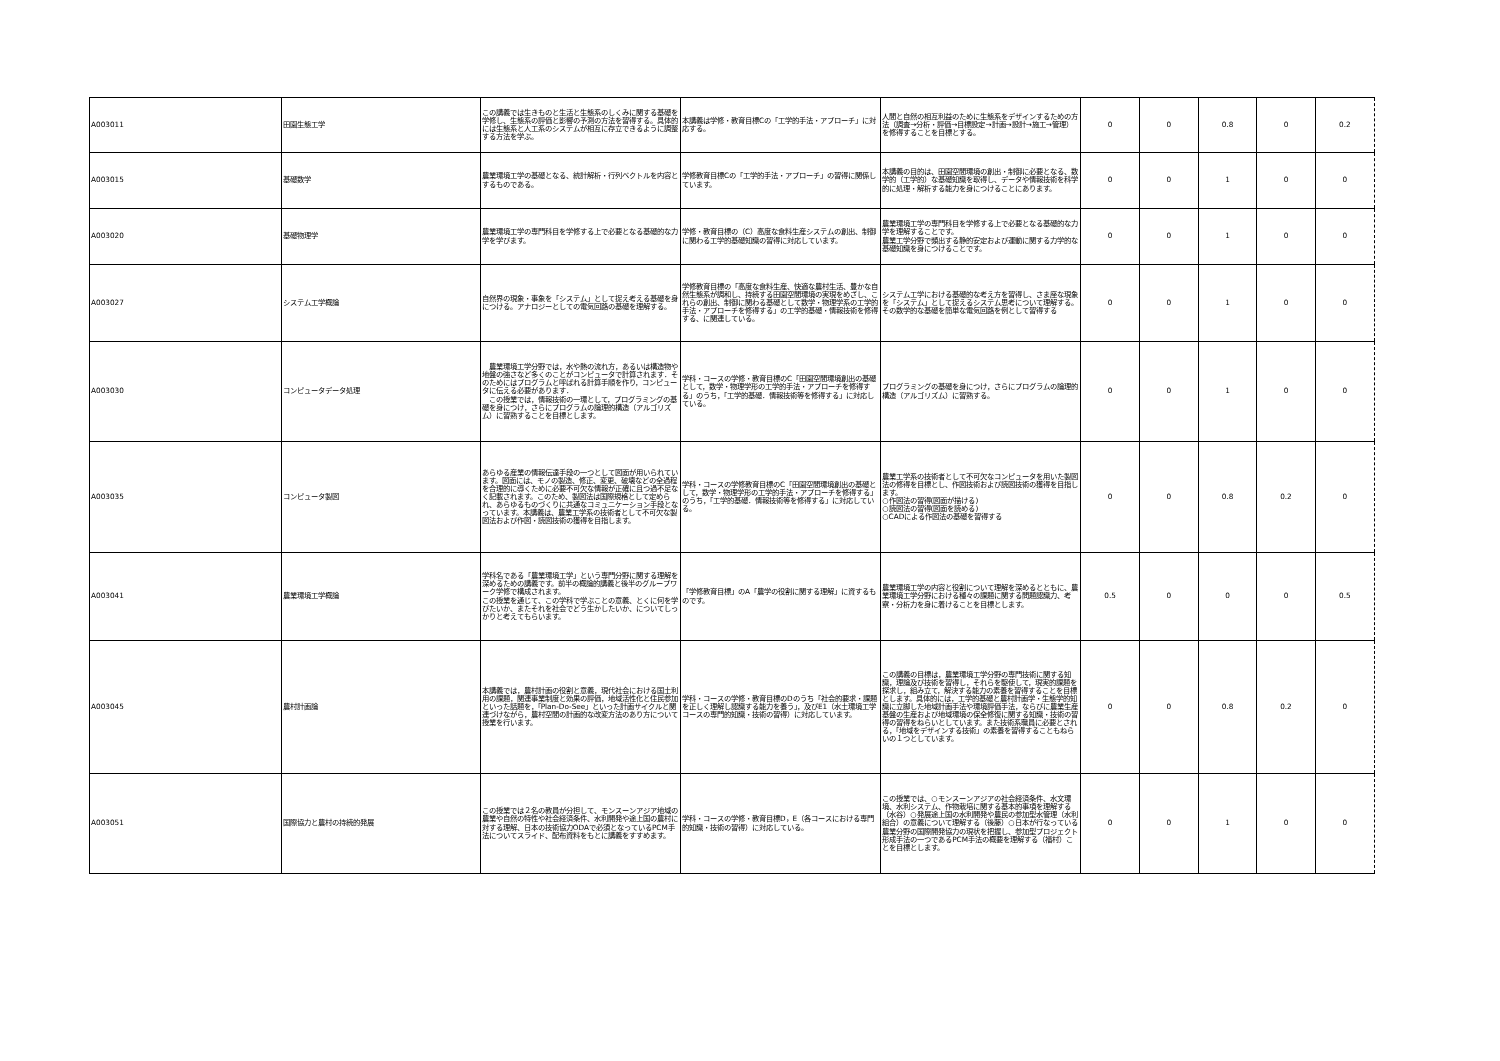| A003011 | 田園生態工学 | この講義では生きものと生活と生態系のしくみに関する基礎を学修し、生態系の評価と影響の予測の方法を習得する。具体的には生態系と人工系のシステムが相互に存立できるように調整する方法を学ぶ。 | 本講義は学修・教育目標Cの「工学的手法・アプローチ」に対応する。 | 人間と自然の相互利益のために生態系をデザインするための方法（調査→分析・評価→目標設定→計画→設計→施工→管理）を修得することを目標とする。 | 0 | 0 | 0.8 | 0 | 0.2 |
| A003015 | 基礎数学 | 農業環境工学の基礎となる、統計解析・行列ベクトルを内容とするものである。 | 学修教育目標Cの「工学的手法・アプローチ」の習得に関係しています。 | 本講義の目的は、田園空間環境の創出・制御に必要となる、数学的（工学的）な基礎知識を取得し、データや情報技術を科学的に処理・解析する能力を身につけることにあります。 | 0 | 0 | 1 | 0 | 0 |
| A003020 | 基礎物理学 | 農業環境工学の専門科目を学修する上で必要となる基礎的な力学を学びます。 | 学修・教育目標の（C）高度な食料生産システムの創出、制御に関わる工学的基礎知識の習得に対応しています。 | 農業環境工学の専門科目を学修する上で必要となる基礎的な力学を理解することです。 農業工学分野で頻出する静的安定および運動に関する力学的な基礎知識を身につけることです。 | 0 | 0 | 1 | 0 | 0 |
| A003027 | システム工学概論 | 自然界の現象・事象を「システム」として捉え考える基礎を身につける。アナロジーとしての電気回路の基礎を理解する。 | 学修教育目標の「高度な食料生産、快適な農村生活、豊かな自然生態系が調和し、持続する田園空間環境の実現をめざし、これらの創出、制御に関わる基礎として数学・物理学系の工学的手法・アプローチを修得する」の工学的基礎・情報技術を修得する、に関連している。 | システム工学における基礎的な考え方を習得し、さま座な現象を「システム」として捉えるシステム思考について理解する。その数学的な基礎を簡単な電気回路を例として習得する | 0 | 0 | 1 | 0 | 0 |
| A003030 | コンピュータデータ処理 | 農業環境工学分野では，水や熱の流れ方，あるいは構造物や地盤の強さなど多くのことがコンピュータで計算されます．そのためにはプログラムと呼ばれる計算手順を作り，コンピュータに伝える必要があります． この授業では，情報技術の一環として，プログラミングの基礎を身につけ，さらにプログラムの論理的構造（アルゴリズム）に習熟することを目標とします。 | 学科・コースの学修・教育目標のC「田園空間環境創出の基礎として，数学・物理学形の工学的手法・アプローチを修得する」のうち，「工学的基礎．情報技術等を修得する」に対応している。 | プログラミングの基礎を身につけ，さらにプログラムの論理的構造（アルゴリズム）に習熟する。 | 0 | 0 | 1 | 0 | 0 |
| A003035 | コンピュータ製図 | あらゆる産業の情報伝達手段の一つとして図面が用いられています。図面には、モノの製造、修正、変更、破壊などの全過程を合理的に導くために必要不可欠な情報が正確に且つ過不足なく記載されます。このため、製図法は国際規格として定められ、あらゆるものづくりに共通なコミュニケーション手段となっています。本講義は、農業工学系の技術者として不可欠な製図法および作図・読図技術の獲得を目指します。 | 学科・コースの学修教育目標のC「田園空間環境創出の基礎として，数学・物理学形の工学的手法・アプローチを修得する」のうち，「工学的基礎．情報技術等を修得する」に対応している。 | 農業工学系の技術者として不可欠なコンピュータを用いた製図法の修得を目標とし、作図技術および読図技術の獲得を目指します。 ○作図法の習得(図面が描ける) ○読図法の習得(図面を読める) ○CADによる作図法の基礎を習得する | 0 | 0 | 0.8 | 0.2 | 0 |
| A003041 | 農業環境工学概論 | 学科名である「農業環境工学」という専門分野に関する理解を深めるための講義です。前半の概論的講義と後半のグループワーク学修で構成されます。 この授業を通じて、この学科で学ぶことの意義、とくに何を学びたいか、またそれを社会でどう生かしたいか、についてしっかりと考えてもらいます。 | 「学修教育目標」のA「農学の役割に関する理解」に資するものです。 | 農業環境工学の内容と役割について理解を深めるとともに、農業環境工学分野における種々の課題に関する問題認識力、考察・分析力を身に着けることを目標とします。 | 0.5 | 0 | 0 | 0 | 0.5 |
| A003045 | 農村計画論 | 本講義では，農村計画の役割と意義，現代社会における国土利用の課題，関連事業制度と効果の評価，地域活性化と住民参加といった話題を，「Plan-Do-See」といった計画サイクルと関連づけながら，農村空間の計画的な改変方法のあり方について授業を行います。 | 学科・コースの学修・教育目標のDのうち「社会的要求・課題を正しく理解し認識する能力を養う」，及びE1（水土環境工学コースの専門的知識・技術の習得）に対応しています。 | この講義の目標は，農業環境工学分野の専門技術に関する知識，理論及び技術を習得し，それらを駆使して，現実的課題を探求し，組み立て，解決する能力の素養を習得することを目標とします。具体的には，工学的基礎と農村計画学・生態学的知識に立脚した地域計画手法や環境評価手法，ならびに農業生産基盤の生産および地域環境の保全修復に関する知識・技術の習得の習得をねらいとしています。また技術系職員に必要とされる，「地域をデザインする技術」の素養を習得することもねらいの１つとしています。 | 0 | 0 | 0.8 | 0.2 | 0 |
| A003051 | 国際協力と農村の持続的発展 | この授業では２名の教員が分担して、モンスーンアジア地域の農業や自然の特性や社会経済条件、水利開発や途上国の農村に対する理解、日本の技術協力ODAで必須となっているPCM手法についてスライド、配布資料をもとに講義をすすめます。 | 学科・コースの学修・教育目標D，E（各コースにおける専門的知識・技術の習得）に対応している。 | この授業では、○モンスーンアジアの社会経済条件、水文環境、水利システム、作物栽培に関する基本的事項を理解する（水谷）○発展途上国の水利開発や農民の参加型水管理（水利組合）の意義について理解する（後藤）○日本が行なっている農業分野の国際開発協力の現状を把握し、参加型プロジェクト形成手法の一つであるPCM手法の概要を理解する（福村）ことを目標とします。 | 0 | 0 | 1 | 0 | 0 |